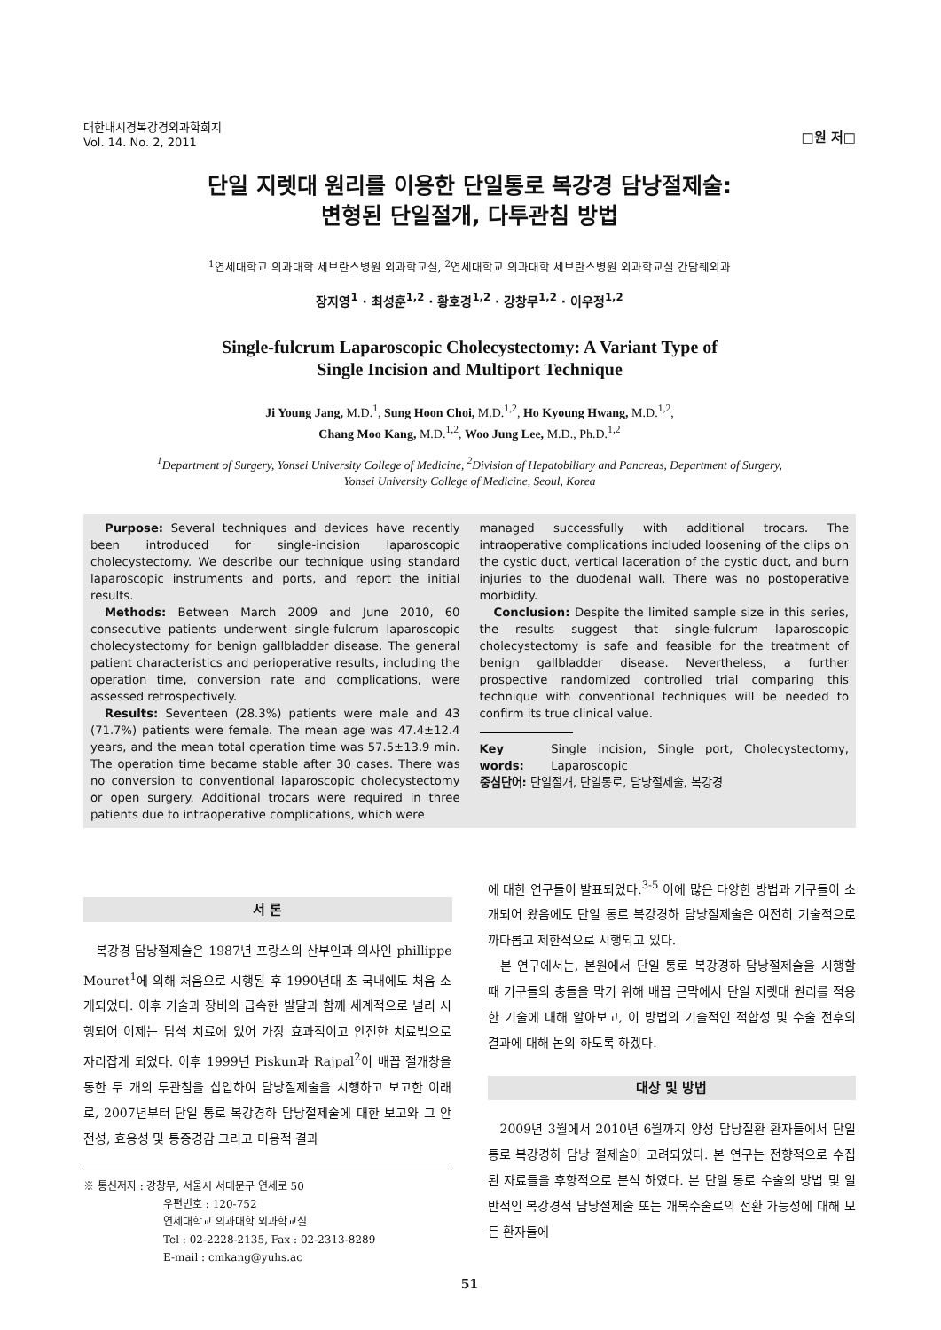대한내시경복강경외과학회지
Vol. 14. No. 2, 2011
□원 저□
단일 지렛대 원리를 이용한 단일통로 복강경 담낭절제술:
변형된 단일절개, 다투관침 방법
<sup>1</sup> 연세대학교 의과대학 세브란스병원 외과학교실, <sup>2</sup>연세대학교 의과대학 세브란스병원 외과학교실 간담췌외과
장지영<sup>1</sup> · 최성훈<sup>1,2</sup> · 황호경<sup>1,2</sup> · 강창무<sup>1,2</sup> · 이우정<sup>1,2</sup>
Single-fulcrum Laparoscopic Cholecystectomy: A Variant Type of
Single Incision and Multiport Technique
Ji Young Jang, M.D.<sup>1</sup>, Sung Hoon Choi, M.D.<sup>1,2</sup>, Ho Kyoung Hwang, M.D.<sup>1,2</sup>,
Chang Moo Kang, M.D.<sup>1,2</sup>, Woo Jung Lee, M.D., Ph.D.<sup>1,2</sup>
<sup>1</sup> Department of Surgery, Yonsei University College of Medicine, <sup>2</sup>Division of Hepatobiliary and Pancreas, Department of Surgery,
Yonsei University College of Medicine, Seoul, Korea
Purpose: Several techniques and devices have recently been introduced for single-incision laparoscopic cholecystectomy. We describe our technique using standard laparoscopic instruments and ports, and report the initial results.
Methods: Between March 2009 and June 2010, 60 consecutive patients underwent single-fulcrum laparoscopic cholecystectomy for benign gallbladder disease. The general patient characteristics and perioperative results, including the operation time, conversion rate and complications, were assessed retrospectively.
Results: Seventeen (28.3%) patients were male and 43 (71.7%) patients were female. The mean age was 47.4±12.4 years, and the mean total operation time was 57.5±13.9 min. The operation time became stable after 30 cases. There was no conversion to conventional laparoscopic cholecystectomy or open surgery. Additional trocars were required in three patients due to intraoperative complications, which were
managed successfully with additional trocars. The intraoperative complications included loosening of the clips on the cystic duct, vertical laceration of the cystic duct, and burn injuries to the duodenal wall. There was no postoperative morbidity.
Conclusion: Despite the limited sample size in this series, the results suggest that single-fulcrum laparoscopic cholecystectomy is safe and feasible for the treatment of benign gallbladder disease. Nevertheless, a further prospective randomized controlled trial comparing this technique with conventional techniques will be needed to confirm its true clinical value.
Key words: Single incision, Single port, Cholecystectomy, Laparoscopic
중심단어: 단일절개, 단일통로, 담낭절제술, 복강경
서 론
복강경 담낭절제술은 1987년 프랑스의 산부인과 의사인 phillippe Mouret<sup>1</sup>에 의해 처음으로 시행된 후 1990년대 초 국내에도 처음 소개되었다. 이후 기술과 장비의 급속한 발달과 함께 세계적으로 널리 시행되어 이제는 담석 치료에 있어 가장 효과적이고 안전한 치료법으로 자리잡게 되었다. 이후 1999년 Piskun과 Rajpal<sup>2</sup>이 배꼽 절개창을 통한 두 개의 투관침을 삽입하여 담낭절제술을 시행하고 보고한 이래로, 2007년부터 단일 통로 복강경하 담낭절제술에 대한 보고와 그 안전성, 효용성 및 통증경감 그리고 미용적 결과
※ 통신저자 : 강창무, 서울시 서대문구 연세로 50
우편번호 : 120-752
연세대학교 의과대학 외과학교실
Tel : 02-2228-2135, Fax : 02-2313-8289
E-mail : cmkang@yuhs.ac
에 대한 연구들이 발표되었다.<sup>3-5</sup> 이에 많은 다양한 방법과 기구들이 소개되어 왔음에도 단일 통로 복강경하 담낭절제술은 여전히 기술적으로 까다롭고 제한적으로 시행되고 있다.
본 연구에서는, 본원에서 단일 통로 복강경하 담낭절제술을 시행할 때 기구들의 충돌을 막기 위해 배꼽 근막에서 단일 지렛대 원리를 적용한 기술에 대해 알아보고, 이 방법의 기술적인 적합성 및 수술 전후의 결과에 대해 논의 하도록 하겠다.
대상 및 방법
2009년 3월에서 2010년 6월까지 양성 담낭질환 환자들에서 단일 통로 복강경하 담낭 절제술이 고려되었다. 본 연구는 전향적으로 수집된 자료들을 후향적으로 분석 하였다. 본 단일 통로 수술의 방법 및 일반적인 복강경적 담낭절제술 또는 개복수술로의 전환 가능성에 대해 모든 환자들에
51